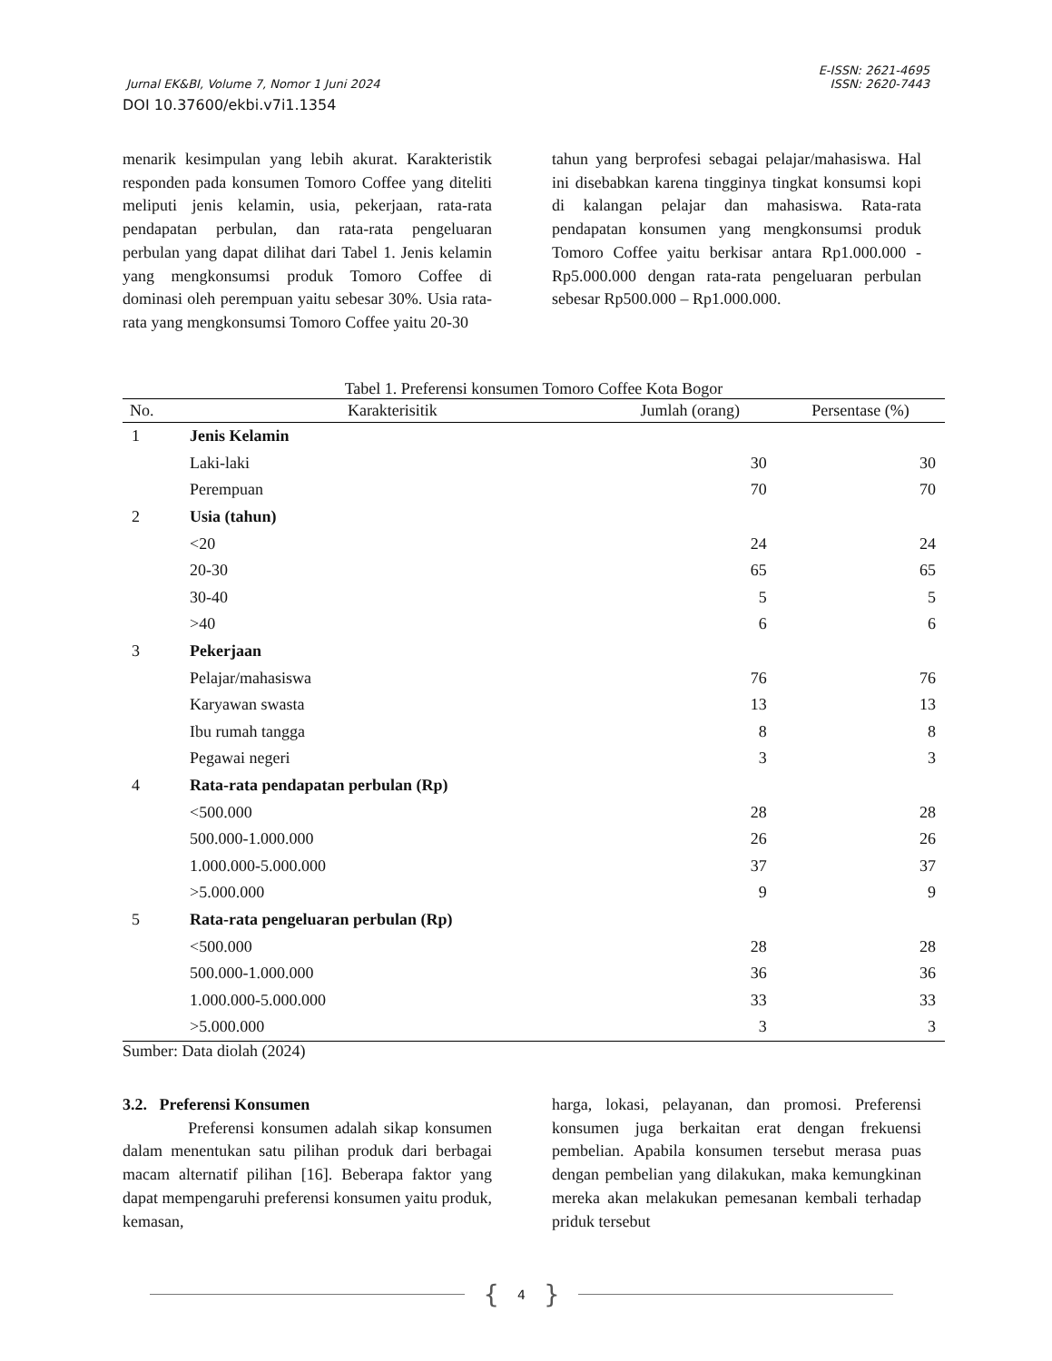E-ISSN: 2621-4695
Jurnal EK&BI, Volume 7, Nomor 1 Juni 2024 ISSN: 2620-7443
DOI 10.37600/ekbi.v7i1.1354
menarik kesimpulan yang lebih akurat. Karakteristik responden pada konsumen Tomoro Coffee yang diteliti meliputi jenis kelamin, usia, pekerjaan, rata-rata pendapatan perbulan, dan rata-rata pengeluaran perbulan yang dapat dilihat dari Tabel 1. Jenis kelamin yang mengkonsumsi produk Tomoro Coffee di dominasi oleh perempuan yaitu sebesar 30%. Usia rata-rata yang mengkonsumsi Tomoro Coffee yaitu 20-30
tahun yang berprofesi sebagai pelajar/mahasiswa. Hal ini disebabkan karena tingginya tingkat konsumsi kopi di kalangan pelajar dan mahasiswa. Rata-rata pendapatan konsumen yang mengkonsumsi produk Tomoro Coffee yaitu berkisar antara Rp1.000.000 - Rp5.000.000 dengan rata-rata pengeluaran perbulan sebesar Rp500.000 – Rp1.000.000.
Tabel 1. Preferensi konsumen Tomoro Coffee Kota Bogor
| No. | Karakterisitik | Jumlah (orang) | Persentase (%) |
| --- | --- | --- | --- |
| 1 | Jenis Kelamin | | |
| | Laki-laki | 30 | 30 |
| | Perempuan | 70 | 70 |
| 2 | Usia (tahun) | | |
| | <20 | 24 | 24 |
| | 20-30 | 65 | 65 |
| | 30-40 | 5 | 5 |
| | >40 | 6 | 6 |
| 3 | Pekerjaan | | |
| | Pelajar/mahasiswa | 76 | 76 |
| | Karyawan swasta | 13 | 13 |
| | Ibu rumah tangga | 8 | 8 |
| | Pegawai negeri | 3 | 3 |
| 4 | Rata-rata pendapatan perbulan (Rp) | | |
| | <500.000 | 28 | 28 |
| | 500.000-1.000.000 | 26 | 26 |
| | 1.000.000-5.000.000 | 37 | 37 |
| | >5.000.000 | 9 | 9 |
| 5 | Rata-rata pengeluaran perbulan (Rp) | | |
| | <500.000 | 28 | 28 |
| | 500.000-1.000.000 | 36 | 36 |
| | 1.000.000-5.000.000 | 33 | 33 |
| | >5.000.000 | 3 | 3 |
Sumber: Data diolah (2024)
3.2. Preferensi Konsumen
Preferensi konsumen adalah sikap konsumen dalam menentukan satu pilihan produk dari berbagai macam alternatif pilihan [16]. Beberapa faktor yang dapat mempengaruhi preferensi konsumen yaitu produk, kemasan,
harga, lokasi, pelayanan, dan promosi. Preferensi konsumen juga berkaitan erat dengan frekuensi pembelian. Apabila konsumen tersebut merasa puas dengan pembelian yang dilakukan, maka kemungkinan mereka akan melakukan pemesanan kembali terhadap priduk tersebut
{ 4 }